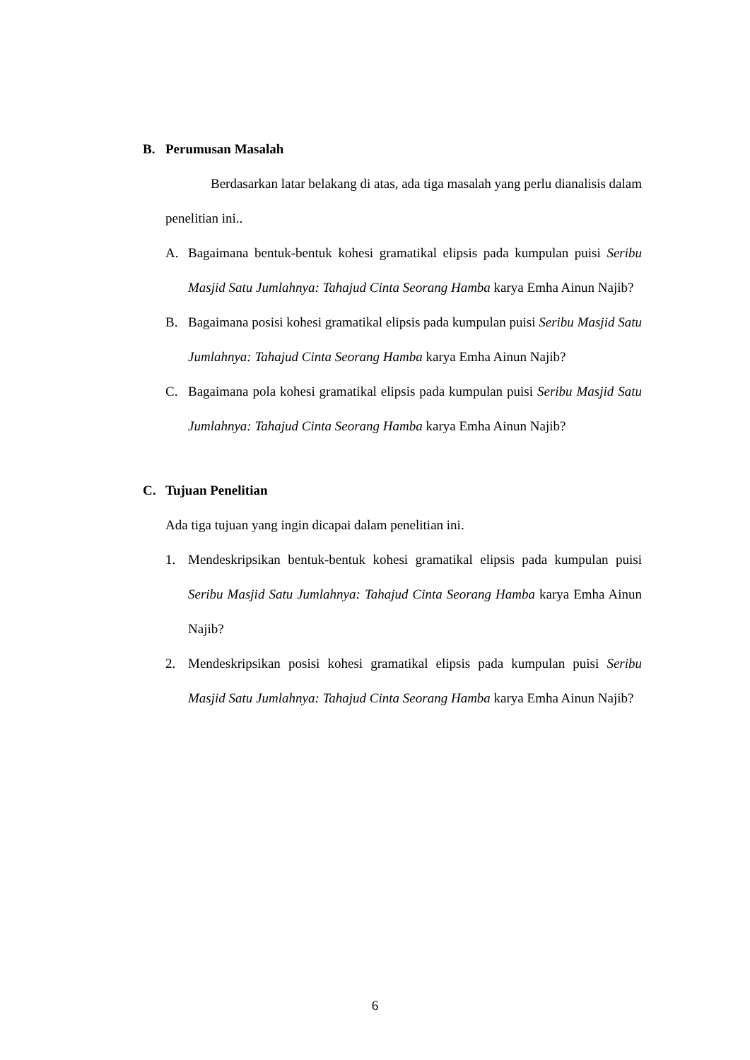B. Perumusan Masalah
Berdasarkan latar belakang di atas, ada tiga masalah yang perlu dianalisis dalam penelitian ini..
A. Bagaimana bentuk-bentuk kohesi gramatikal elipsis pada kumpulan puisi Seribu Masjid Satu Jumlahnya: Tahajud Cinta Seorang Hamba karya Emha Ainun Najib?
B. Bagaimana posisi kohesi gramatikal elipsis pada kumpulan puisi Seribu Masjid Satu Jumlahnya: Tahajud Cinta Seorang Hamba karya Emha Ainun Najib?
C. Bagaimana pola kohesi gramatikal elipsis pada kumpulan puisi Seribu Masjid Satu Jumlahnya: Tahajud Cinta Seorang Hamba karya Emha Ainun Najib?
C. Tujuan Penelitian
Ada tiga tujuan yang ingin dicapai dalam penelitian ini.
1. Mendeskripsikan bentuk-bentuk kohesi gramatikal elipsis pada kumpulan puisi Seribu Masjid Satu Jumlahnya: Tahajud Cinta Seorang Hamba karya Emha Ainun Najib?
2. Mendeskripsikan posisi kohesi gramatikal elipsis pada kumpulan puisi Seribu Masjid Satu Jumlahnya: Tahajud Cinta Seorang Hamba karya Emha Ainun Najib?
6